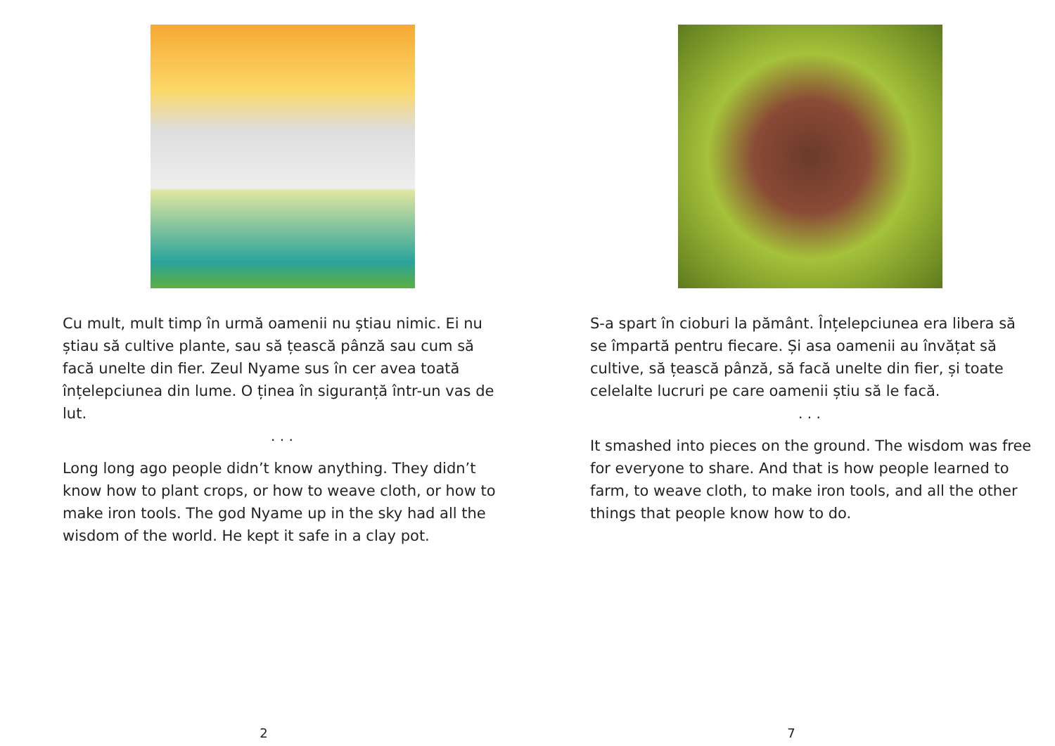Cu mult, mult timp în urmă oamenii nu știau nimic. Ei nu știau să cultive plante, sau să țească pânză sau cum să facă unelte din fier. Zeul Nyame sus în cer avea toată înțelepciunea din lume. O ținea în siguranță într-un vas de lut.
. . .
Long long ago people didn’t know anything. They didn’t know how to plant crops, or how to weave cloth, or how to make iron tools. The god Nyame up in the sky had all the wisdom of the world. He kept it safe in a clay pot.
2
S-a spart în cioburi la pământ. Înțelepciunea era libera să se împartă pentru fiecare. Și asa oamenii au învățat să cultive, să țească pânză, să facă unelte din fier, și toate celelalte lucruri pe care oamenii știu să le facă.
. . .
It smashed into pieces on the ground. The wisdom was free for everyone to share. And that is how people learned to farm, to weave cloth, to make iron tools, and all the other things that people know how to do.
7